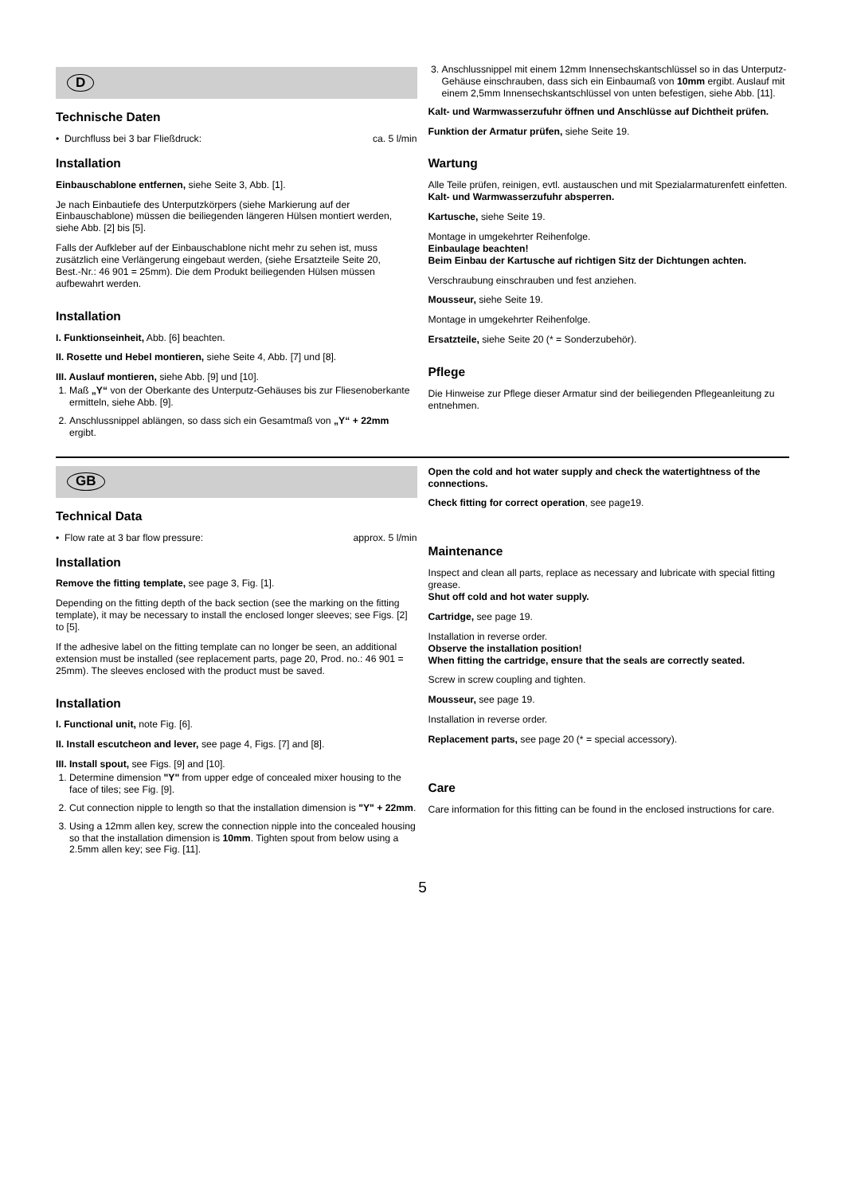D
Technische Daten
• Durchfluss bei 3 bar Fließdruck: ca. 5 l/min
Installation
Einbauschablone entfernen, siehe Seite 3, Abb. [1].
Je nach Einbautiefe des Unterputzkörpers (siehe Markierung auf der Einbauschablone) müssen die beiliegenden längeren Hülsen montiert werden, siehe Abb. [2] bis [5].
Falls der Aufkleber auf der Einbauschablone nicht mehr zu sehen ist, muss zusätzlich eine Verlängerung eingebaut werden, (siehe Ersatzteile Seite 20,
Best.-Nr.: 46 901 = 25mm). Die dem Produkt beiliegenden Hülsen müssen aufbewahrt werden.
Installation
I. Funktionseinheit, Abb. [6] beachten.
II. Rosette und Hebel montieren, siehe Seite 4, Abb. [7] und [8].
III. Auslauf montieren, siehe Abb. [9] und [10].
1. Maß „Y“ von der Oberkante des Unterputz-Gehäuses bis zur Fliesenoberkante ermitteln, siehe Abb. [9].
2. Anschlussnippel ablängen, so dass sich ein Gesamtmaß von „Y“ + 22mm ergibt.
3. Anschlussnippel mit einem 12mm Innensechskantschlüssel so in das Unterputz-Gehäuse einschrauben, dass sich ein Einbaumaß von 10mm ergibt. Auslauf mit einem 2,5mm Innensechskantschlüssel von unten befestigen, siehe Abb. [11].
Kalt- und Warmwasserzufuhr öffnen und Anschlüsse auf Dichtheit prüfen.
Funktion der Armatur prüfen, siehe Seite 19.
Wartung
Alle Teile prüfen, reinigen, evtl. austauschen und mit Spezialarmaturenfett einfetten.
Kalt- und Warmwasserzufuhr absperren.
Kartusche, siehe Seite 19.
Montage in umgekehrter Reihenfolge.
Einbaulage beachten!
Beim Einbau der Kartusche auf richtigen Sitz der Dichtungen achten.
Verschraubung einschrauben und fest anziehen.
Mousseur, siehe Seite 19.
Montage in umgekehrter Reihenfolge.
Ersatzteile, siehe Seite 20 (* = Sonderzubehör).
Pflege
Die Hinweise zur Pflege dieser Armatur sind der beiliegenden Pflegeanleitung zu entnehmen.
GB
Technical Data
• Flow rate at 3 bar flow pressure: approx. 5 l/min
Installation
Remove the fitting template, see page 3, Fig. [1].
Depending on the fitting depth of the back section (see the marking on the fitting template), it may be necessary to install the enclosed longer sleeves; see Figs. [2] to [5].
If the adhesive label on the fitting template can no longer be seen, an additional extension must be installed (see replacement parts, page 20, Prod. no.: 46 901 = 25mm). The sleeves enclosed with the product must be saved.
Installation
I. Functional unit, note Fig. [6].
II. Install escutcheon and lever, see page 4, Figs. [7] and [8].
III. Install spout, see Figs. [9] and [10].
1. Determine dimension "Y" from upper edge of concealed mixer housing to the face of tiles; see Fig. [9].
2. Cut connection nipple to length so that the installation dimension is "Y" + 22mm.
3. Using a 12mm allen key, screw the connection nipple into the concealed housing so that the installation dimension is 10mm. Tighten spout from below using a 2.5mm allen key; see Fig. [11].
Open the cold and hot water supply and check the watertightness of the connections.
Check fitting for correct operation, see page19.
Maintenance
Inspect and clean all parts, replace as necessary and lubricate with special fitting grease.
Shut off cold and hot water supply.
Cartridge, see page 19.
Installation in reverse order.
Observe the installation position!
When fitting the cartridge, ensure that the seals are correctly seated.
Screw in screw coupling and tighten.
Mousseur, see page 19.
Installation in reverse order.
Replacement parts, see page 20 (* = special accessory).
Care
Care information for this fitting can be found in the enclosed instructions for care.
5